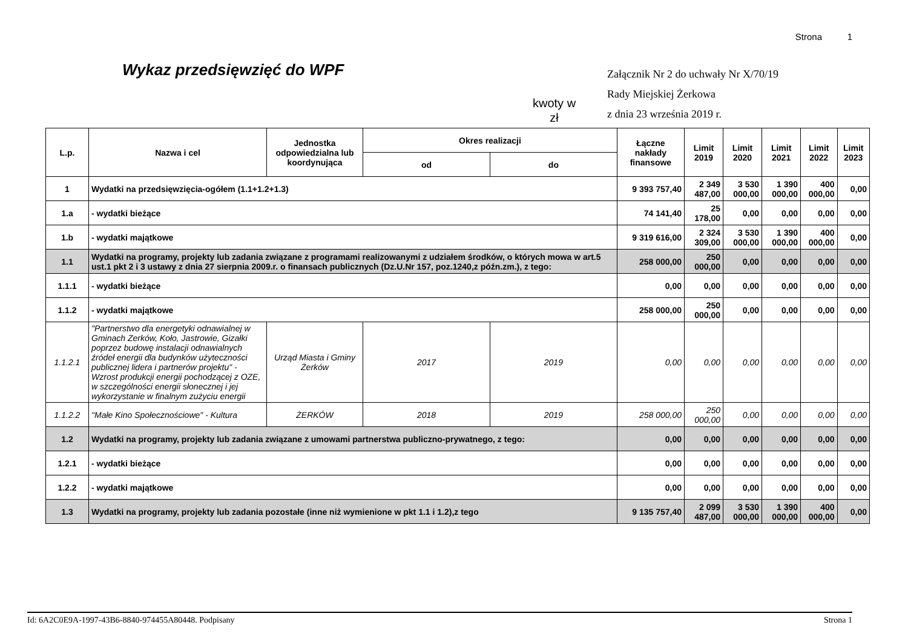Strona 1
Wykaz przedsięwzięć do WPF
kwoty w
zł
Załącznik Nr 2 do uchwały Nr X/70/19
Rady Miejskiej Żerkowa
z dnia 23 września 2019 r.
| L.p. | Nazwa i cel | Jednostka odpowiedzialna lub koordynująca | Okres realizacji | | Łączne nakłady finansowe | Limit 2019 | Limit 2020 | Limit 2021 | Limit 2022 | Limit 2023 |
| --- | --- | --- | --- | --- | --- | --- | --- | --- | --- | --- |
| | | | od | do | | | | | | |
| 1 | Wydatki na przedsięwzięcia-ogółem (1.1+1.2+1.3) | | | | 9 393 757,40 | 2 349 487,00 | 3 530 000,00 | 1 390 000,00 | 400 000,00 | 0,00 |
| 1.a | - wydatki bieżące | | | | 74 141,40 | 25 178,00 | 0,00 | 0,00 | 0,00 | 0,00 |
| 1.b | - wydatki majątkowe | | | | 9 319 616,00 | 2 324 309,00 | 3 530 000,00 | 1 390 000,00 | 400 000,00 | 0,00 |
| 1.1 | Wydatki na programy, projekty lub zadania związane z programami realizowanymi z udziałem środków, o których mowa w art.5 ust.1 pkt 2 i 3 ustawy z dnia 27 sierpnia 2009.r. o finansach publicznych (Dz.U.Nr 157, poz.1240,z późn.zm.), z tego: | | | | 258 000,00 | 250 000,00 | 0,00 | 0,00 | 0,00 | 0,00 |
| 1.1.1 | - wydatki bieżące | | | | 0,00 | 0,00 | 0,00 | 0,00 | 0,00 | 0,00 |
| 1.1.2 | - wydatki majątkowe | | | | 258 000,00 | 250 000,00 | 0,00 | 0,00 | 0,00 | 0,00 |
| 1.1.2.1 | "Partnerstwo dla energetyki odnawialnej w Gminach Zerków, Koło, Jastrowie, Gizałki poprzez budowę instalacji odnawialnych źródeł energii dla budynków użyteczności publicznej lidera i partnerów projektu" - Wzrost produkcji energii pochodzącej z OZE, w szczególności energii słonecznej i jej wykorzystanie w finalnym zużyciu energii | Urząd Miasta i Gminy Żerków | 2017 | 2019 | 0,00 | 0,00 | 0,00 | 0,00 | 0,00 | 0,00 |
| 1.1.2.2 | "Małe Kino Społecznościowe" - Kultura | ŻERKÓW | 2018 | 2019 | 258 000,00 | 250 000,00 | 0,00 | 0,00 | 0,00 | 0,00 |
| 1.2 | Wydatki na programy, projekty lub zadania związane z umowami partnerstwa publiczno-prywatnego, z tego: | | | | 0,00 | 0,00 | 0,00 | 0,00 | 0,00 | 0,00 |
| 1.2.1 | - wydatki bieżące | | | | 0,00 | 0,00 | 0,00 | 0,00 | 0,00 | 0,00 |
| 1.2.2 | - wydatki majątkowe | | | | 0,00 | 0,00 | 0,00 | 0,00 | 0,00 | 0,00 |
| 1.3 | Wydatki na programy, projekty lub zadania pozostałe (inne niż wymienione w pkt 1.1 i 1.2),z tego | | | | 9 135 757,40 | 2 099 487,00 | 3 530 000,00 | 1 390 000,00 | 400 000,00 | 0,00 |
Id: 6A2C0E9A-1997-43B6-8840-974455A80448. Podpisany Strona 1